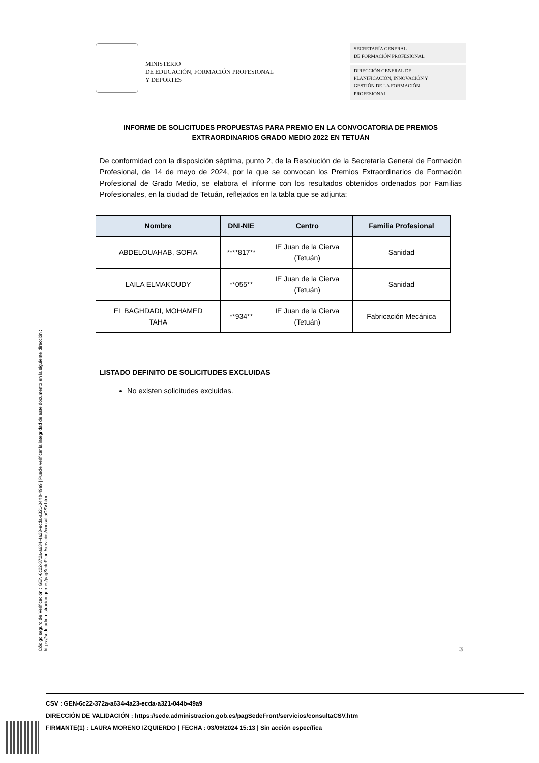MINISTERIO
DE EDUCACIÓN, FORMACIÓN PROFESIONAL
Y DEPORTES
SECRETARÍA GENERAL
DE FORMACIÓN PROFESIONAL
DIRECCIÓN GENERAL DE
PLANIFICACIÓN, INNOVACIÓN Y
GESTIÓN DE LA FORMACIÓN
PROFESIONAL
INFORME DE SOLICITUDES PROPUESTAS PARA PREMIO EN LA CONVOCATORIA DE PREMIOS EXTRAORDINARIOS GRADO MEDIO 2022 EN TETUÁN
De conformidad con la disposición séptima, punto 2, de la Resolución de la Secretaría General de Formación Profesional, de 14 de mayo de 2024, por la que se convocan los Premios Extraordinarios de Formación Profesional de Grado Medio, se elabora el informe con los resultados obtenidos ordenados por Familias Profesionales, en la ciudad de Tetuán, reflejados en la tabla que se adjunta:
| Nombre | DNI-NIE | Centro | Familia Profesional |
| --- | --- | --- | --- |
| ABDELOUAHAB, SOFIA | ****817** | IE Juan de la Cierva (Tetuán) | Sanidad |
| LAILA ELMAKOUDY | **055** | IE Juan de la Cierva (Tetuán) | Sanidad |
| EL BAGHDADI, MOHAMED TAHA | **934** | IE Juan de la Cierva (Tetuán) | Fabricación Mecánica |
LISTADO DEFINITO DE SOLICITUDES EXCLUIDAS
No existen solicitudes excluidas.
3
Código seguro de Verificación : GEN-6c22-372a-a634-4a23-ecda-a321-044b-49a9 | Puede verificar la integridad de este documento en la siguiente dirección : https://sede.administracion.gob.es/pagSedeFront/servicios/consultaCSV.htm
CSV : GEN-6c22-372a-a634-4a23-ecda-a321-044b-49a9
DIRECCIÓN DE VALIDACIÓN : https://sede.administracion.gob.es/pagSedeFront/servicios/consultaCSV.htm
FIRMANTE(1) : LAURA MORENO IZQUIERDO | FECHA : 03/09/2024 15:13 | Sin acción específica